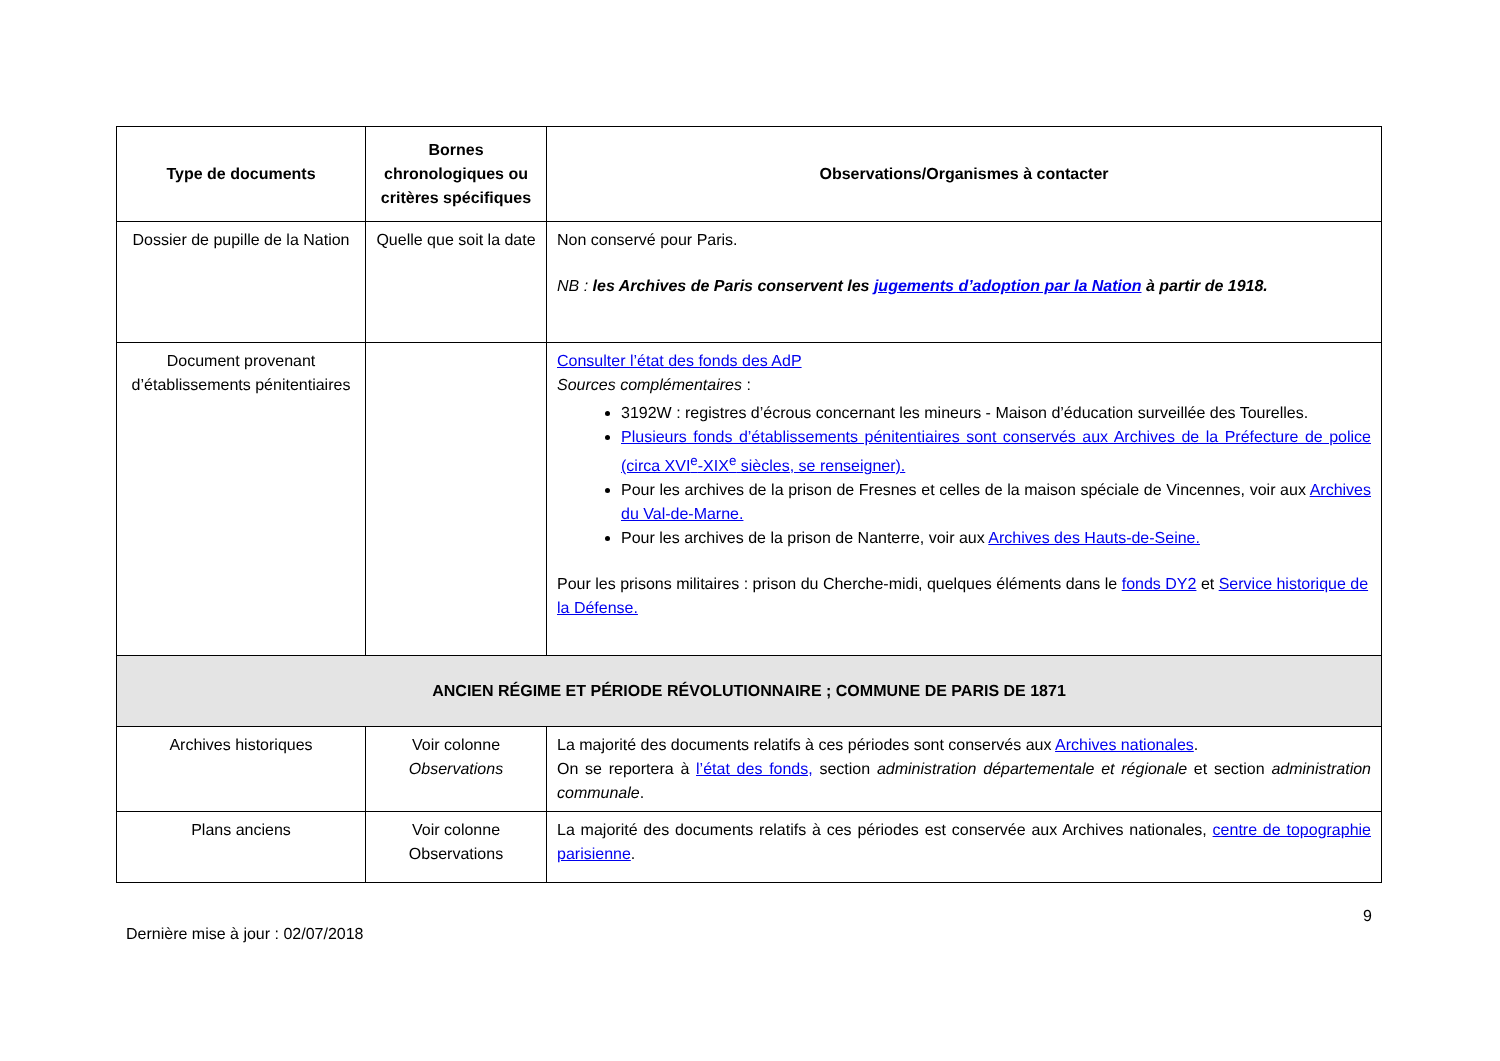| Type de documents | Bornes chronologiques ou critères spécifiques | Observations/Organismes à contacter |
| --- | --- | --- |
| Dossier de pupille de la Nation | Quelle que soit la date | Non conservé pour Paris. NB : les Archives de Paris conservent les jugements d’adoption par la Nation à partir de 1918. |
| Document provenant d’établissements pénitentiaires | | Consulter l’état des fonds des AdP Sources complémentaires : 3192W : registres d’écrous concernant les mineurs - Maison d’éducation surveillée des Tourelles. Plusieurs fonds d’établissements pénitentiaires sont conservés aux Archives de la Préfecture de police (circa XVI<sup>e</sup>-XIX<sup>e</sup> siècles, se renseigner). Pour les archives de la prison de Fresnes et celles de la maison spéciale de Vincennes, voir aux Archives du Val-de-Marne. Pour les archives de la prison de Nanterre, voir aux Archives des Hauts-de-Seine. Pour les prisons militaires : prison du Cherche-midi, quelques éléments dans le fonds DY2 et Service historique de la Défense. |
| ANCIEN RÉGIME ET PÉRIODE RÉVOLUTIONNAIRE ; COMMUNE DE PARIS DE 1871 | | |
| Archives historiques | Voir colonne Observations | La majorité des documents relatifs à ces périodes sont conservés aux Archives nationales . On se reportera à l’état des fonds, section administration départementale et régionale et section administration communale . |
| Plans anciens | Voir colonne Observations | La majorité des documents relatifs à ces périodes est conservée aux Archives nationales, centre de topographie parisienne . |
9
Dernière mise à jour : 02/07/2018